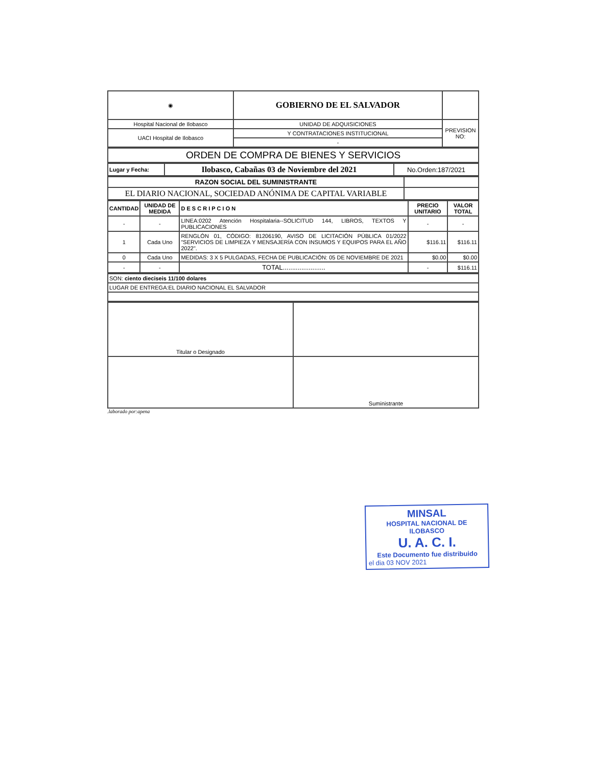| ◉ | GOBIERNO DE EL SALVADOR | |
| Hospital Nacional de Ilobasco | UNIDAD DE ADQUISICIONES | PREVISION NO: |
| UACI Hospital de Ilobasco | Y CONTRATACIONES INSTITUCIONAL | |
| | - | |
| ORDEN DE COMPRA DE BIENES Y SERVICIOS |
| Lugar y Fecha: | Ilobasco, Cabañas 03 de Noviembre del 2021 | No.Orden:187/2021 |
| RAZON SOCIAL DEL SUMINISTRANTE | |
| EL DIARIO NACIONAL, SOCIEDAD ANÓNIMA DE CAPITAL VARIABLE | |
| CANTIDAD | UNIDAD DE MEDIDA | D E S C R I P C I O N | PRECIO UNITARIO | VALOR TOTAL |
| --- | --- | --- | --- | --- |
| - | - | LINEA:0202 Atención Hospitalaria--SOLICITUD 144, LIBROS, TEXTOS Y PUBLICACIONES | - | - |
| 1 | Cada Uno | RENGLÓN 01, CÓDIGO: 81206190, AVISO DE LICITACIÓN PÚBLICA 01/2022 "SERVICIOS DE LIMPIEZA Y MENSAJERÍA CON INSUMOS Y EQUIPOS PARA EL AÑO 2022". | $116.11 | $116.11 |
| 0 | Cada Uno | MEDIDAS: 3 X 5 PULGADAS, FECHA DE PUBLICACIÓN: 05 DE NOVIEMBRE DE 2021 | $0.00 | $0.00 |
| - | - | TOTAL....................... | - | $116.11 |
| SON: ciento dieciseis 11/100 dolares |
| LUGAR DE ENTREGA:EL DIARIO NACIONAL EL SALVADOR |
| Titular o Designado | |
| | Suministrante |
.laborado por:apena
MINSAL
HOSPITAL NACIONAL DE ILOBASCO
U. A. C. I.
Este Documento fue distribuido
el dia 03 NOV 2021